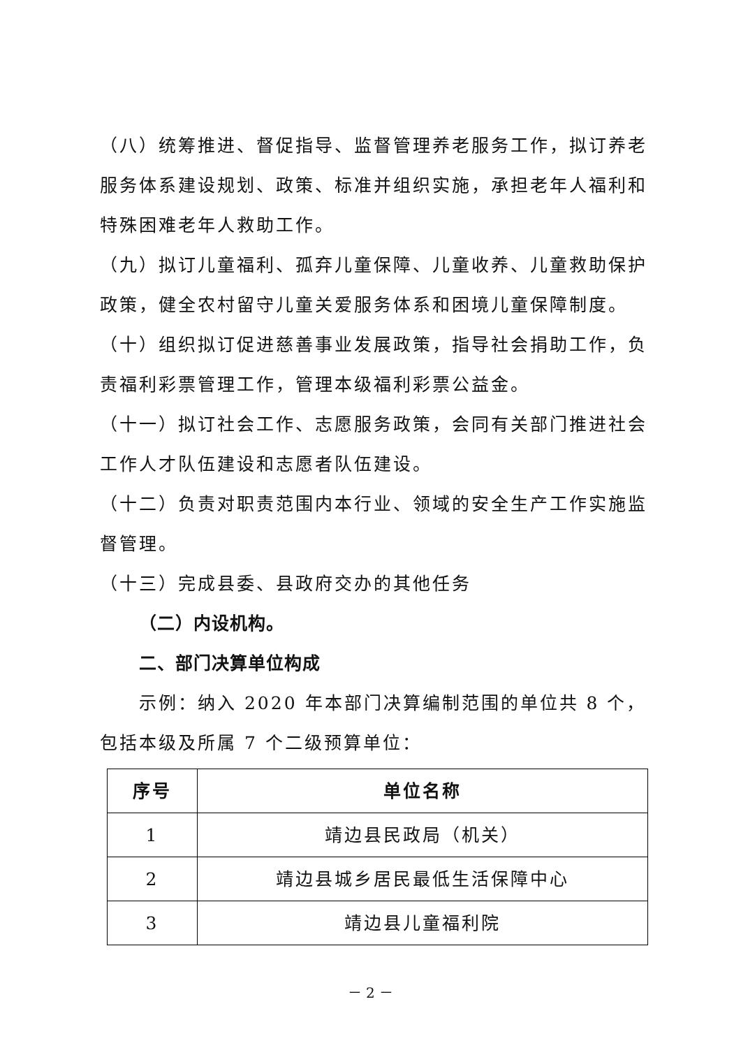（八）统筹推进、督促指导、监督管理养老服务工作，拟订养老服务体系建设规划、政策、标准并组织实施，承担老年人福利和特殊困难老年人救助工作。
（九）拟订儿童福利、孤弃儿童保障、儿童收养、儿童救助保护政策，健全农村留守儿童关爱服务体系和困境儿童保障制度。
（十）组织拟订促进慈善事业发展政策，指导社会捐助工作，负责福利彩票管理工作，管理本级福利彩票公益金。
（十一）拟订社会工作、志愿服务政策，会同有关部门推进社会工作人才队伍建设和志愿者队伍建设。
（十二）负责对职责范围内本行业、领域的安全生产工作实施监督管理。
（十三）完成县委、县政府交办的其他任务
（二）内设机构。
二、部门决算单位构成
示例：纳入 2020 年本部门决算编制范围的单位共 8 个，包括本级及所属 7 个二级预算单位：
| 序号 | 单位名称 |
| --- | --- |
| 1 | 靖边县民政局（机关） |
| 2 | 靖边县城乡居民最低生活保障中心 |
| 3 | 靖边县儿童福利院 |
－ 2 －